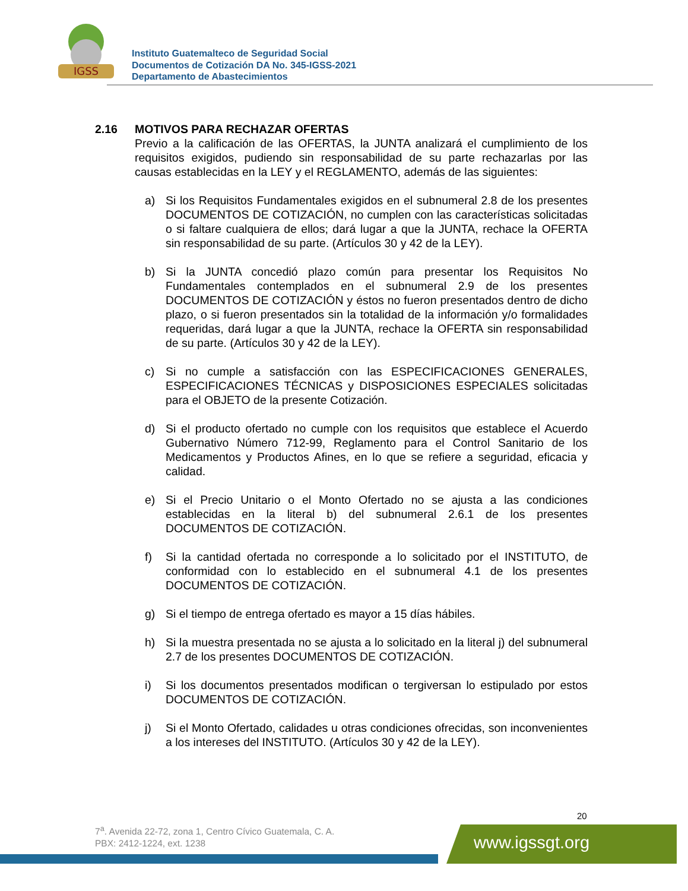IGSS
Instituto Guatemalteco de Seguridad Social
Documentos de Cotización DA No. 345-IGSS-2021
Departamento de Abastecimientos
2.16 MOTIVOS PARA RECHAZAR OFERTAS
Previo a la calificación de las OFERTAS, la JUNTA analizará el cumplimiento de los requisitos exigidos, pudiendo sin responsabilidad de su parte rechazarlas por las causas establecidas en la LEY y el REGLAMENTO, además de las siguientes:
a) Si los Requisitos Fundamentales exigidos en el subnumeral 2.8 de los presentes DOCUMENTOS DE COTIZACIÓN, no cumplen con las características solicitadas o si faltare cualquiera de ellos; dará lugar a que la JUNTA, rechace la OFERTA sin responsabilidad de su parte. (Artículos 30 y 42 de la LEY).
b) Si la JUNTA concedió plazo común para presentar los Requisitos No Fundamentales contemplados en el subnumeral 2.9 de los presentes DOCUMENTOS DE COTIZACIÓN y éstos no fueron presentados dentro de dicho plazo, o si fueron presentados sin la totalidad de la información y/o formalidades requeridas, dará lugar a que la JUNTA, rechace la OFERTA sin responsabilidad de su parte. (Artículos 30 y 42 de la LEY).
c) Si no cumple a satisfacción con las ESPECIFICACIONES GENERALES, ESPECIFICACIONES TÉCNICAS y DISPOSICIONES ESPECIALES solicitadas para el OBJETO de la presente Cotización.
d) Si el producto ofertado no cumple con los requisitos que establece el Acuerdo Gubernativo Número 712-99, Reglamento para el Control Sanitario de los Medicamentos y Productos Afines, en lo que se refiere a seguridad, eficacia y calidad.
e) Si el Precio Unitario o el Monto Ofertado no se ajusta a las condiciones establecidas en la literal b) del subnumeral 2.6.1 de los presentes DOCUMENTOS DE COTIZACIÓN.
f) Si la cantidad ofertada no corresponde a lo solicitado por el INSTITUTO, de conformidad con lo establecido en el subnumeral 4.1 de los presentes DOCUMENTOS DE COTIZACIÓN.
g) Si el tiempo de entrega ofertado es mayor a 15 días hábiles.
h) Si la muestra presentada no se ajusta a lo solicitado en la literal j) del subnumeral 2.7 de los presentes DOCUMENTOS DE COTIZACIÓN.
i) Si los documentos presentados modifican o tergiversan lo estipulado por estos DOCUMENTOS DE COTIZACIÓN.
j) Si el Monto Ofertado, calidades u otras condiciones ofrecidas, son inconvenientes a los intereses del INSTITUTO. (Artículos 30 y 42 de la LEY).
20
7<sup>a</sup>. Avenida 22-72, zona 1, Centro Cívico Guatemala, C. A.
PBX: 2412-1224, ext. 1238
www.igssgt.org